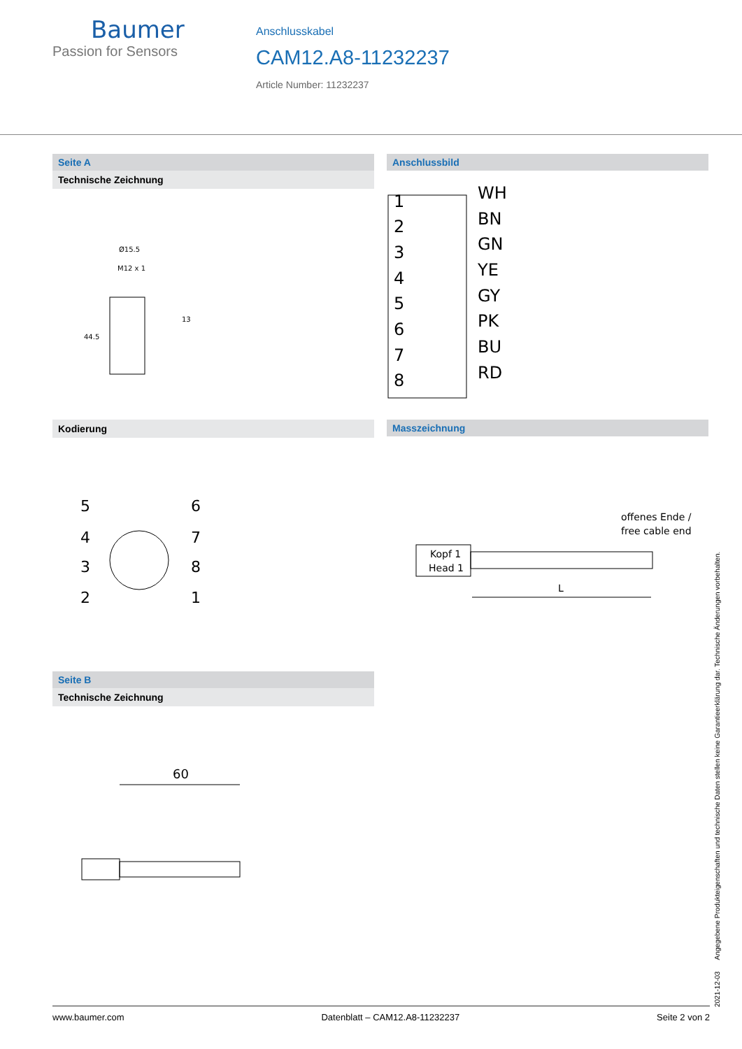Baumer
Passion for Sensors
Anschlusskabel
CAM12.A8-11232237
Article Number: 11232237
Seite A
Technische Zeichnung
Ø15.5
M12 x 1
13
44.5
Anschlussbild
1
2
3
4
5
6
7
8
WH
BN
GN
YE
GY
PK
BU
RD
Kodierung
5
4
3
2
6
7
8
1
Masszeichnung
Kopf 1
Head 1
offenes Ende /
free cable end
L
Seite B
Technische Zeichnung
60
2021-12-03 Angegebene Produkteigenschaften und technische Daten stellen keine Garantieerklärung dar. Technische Änderungen vorbehalten.
www.baumer.com Datenblatt – CAM12.A8-11232237 Seite 2 von 2